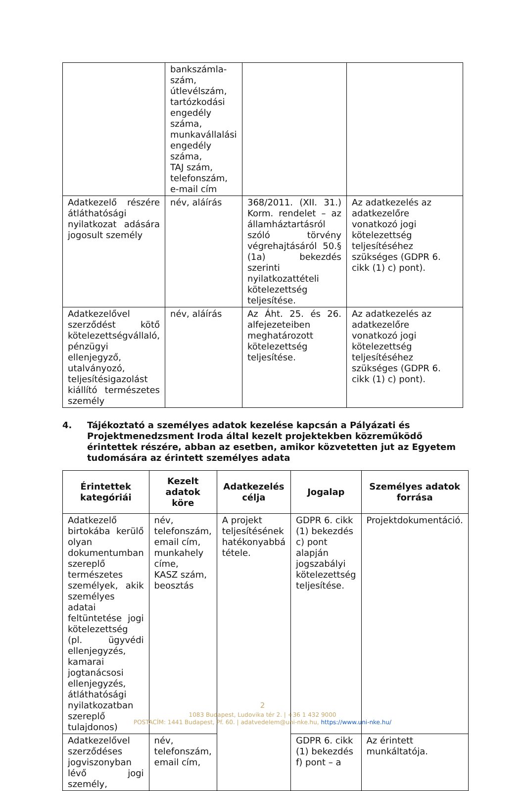| | bankszámla-szám, útlevélszám, tartózkodási engedély száma, munkavállalási engedély száma, TAJ szám, telefonszám, e-mail cím | | |
| Adatkezelő részére átláthatósági nyilatkozat adására jogosult személy | név, aláírás | 368/2011. (XII. 31.) Korm. rendelet – az államháztartásról szóló törvény végrehajtásáról 50.§ (1a) bekezdés szerinti nyilatkozattételi kötelezettség teljesítése. | Az adatkezelés az adatkezelőre vonatkozó jogi kötelezettség teljesítéséhez szükséges (GDPR 6. cikk (1) c) pont). |
| Adatkezelővel szerződést kötő kötelezettségvállaló, pénzügyi ellenjegyző, utalványozó, teljesítésigazolást kiállító természetes személy | név, aláírás | Az Áht. 25. és 26. alfejezeteiben meghatározott kötelezettség teljesítése. | Az adatkezelés az adatkezelőre vonatkozó jogi kötelezettség teljesítéséhez szükséges (GDPR 6. cikk (1) c) pont). |
4. Tájékoztató a személyes adatok kezelése kapcsán a Pályázati és Projektmenedzsment Iroda által kezelt projektekben közreműködő érintettek részére, abban az esetben, amikor közvetetten jut az Egyetem tudomására az érintett személyes adata
| Érintettek kategóriái | Kezelt adatok köre | Adatkezelés célja | Jogalap | Személyes adatok forrása |
| --- | --- | --- | --- | --- |
| Adatkezelő birtokába kerülő olyan dokumentumban szereplő természetes személyek, akik személyes adatai feltüntetése jogi kötelezettség (pl. ügyvédi ellenjegyzés, kamarai jogtanácsosi ellenjegyzés, átláthatósági nyilatkozatban szereplő tulajdonos) | név, telefonszám, email cím, munkahely címe, KASZ szám, beosztás | A projekt teljesítésének hatékonyabbá tétele. | GDPR 6. cikk (1) bekezdés c) pont alapján jogszabályi kötelezettség teljesítése. | Projektdokumentáció. |
| Adatkezelővel szerződéses jogviszonyban lévő jogi személy, | név, telefonszám, email cím, | | GDPR 6. cikk (1) bekezdés f) pont – a | Az érintett munkáltatója. |
2
1083 Budapest, Ludovika tér 2. | +36 1 432 9000
POSTACÍM: 1441 Budapest, Pf. 60. | adatvedelem@uni-nke.hu, https://www.uni-nke.hu/